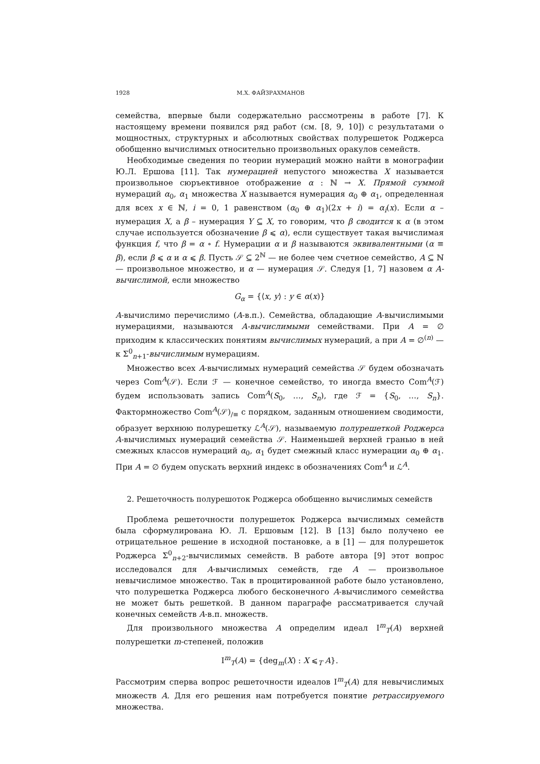1928 М.Х. ФАЙЗРАХМАНОВ
семейства, впервые были содержательно рассмотрены в работе [7]. К настоящему времени появился ряд работ (см. [8, 9, 10]) с результатами о мощностных, структурных и абсолютных свойствах полурешеток Роджерса обобщенно вычислимых относительно произвольных оракулов семейств.
Необходимые сведения по теории нумераций можно найти в монографии Ю.Л. Ершова [11]. Так нумерацией непустого множества X называется произвольное сюръективное отображение α : ℕ → X. Прямой суммой нумераций α<sub>0</sub>, α<sub>1</sub> множества X называется нумерация α<sub>0</sub> ⊕ α<sub>1</sub>, определенная для всех x ∈ ℕ, i = 0, 1 равенством (α<sub>0</sub> ⊕ α<sub>1</sub>)(2x + i) = α<sub>i</sub>(x). Если α – нумерация X, а β – нумерация Y ⊆ X, то говорим, что β сводится к α (в этом случае используется обозначение β ⩽ α), если существует такая вычислимая функция f, что β = α ∘ f. Нумерации α и β называются эквивалентными (α ≡ β), если β ⩽ α и α ⩽ β. Пусть 𝒮 ⊆ 2<sup>ℕ</sup> — не более чем счетное семейство, A ⊆ ℕ — произвольное множество, и α — нумерация 𝒮. Следуя [1, 7] назовем α A-вычислимой, если множество
G<sub>α</sub> = {⟨x, y⟩ : y ∈ α(x)}
A-вычислимо перечислимо (A-в.п.). Семейства, обладающие A-вычислимыми нумерациями, называются A-вычислимыми семействами. При A = ∅ приходим к классических понятиям вычислимых нумераций, а при A = ∅<sup>(n)</sup> — к Σ<sup>0</sup><sub>n+1</sub>-вычислимым нумерациям.
Множество всех A-вычислимых нумераций семейства 𝒮 будем обозначать через Com<sup>A</sup>(𝒮). Если ℱ — конечное семейство, то иногда вместо Com<sup>A</sup>(ℱ) будем использовать запись Com<sup>A</sup>(S<sub>0</sub>, …, S<sub>n</sub>), где ℱ = {S<sub>0</sub>, …, S<sub>n</sub>}. Фактормножество Com<sup>A</sup>(𝒮)<sub>/≡</sub> с порядком, заданным отношением сводимости, образует верхнюю полурешетку ℒ<sup>A</sup>(𝒮), называемую полурешеткой Роджерса A-вычислимых нумераций семейства 𝒮. Наименьшей верхней гранью в ней смежных классов нумераций α<sub>0</sub>, α<sub>1</sub> будет смежный класс нумерации α<sub>0</sub> ⊕ α<sub>1</sub>. При A = ∅ будем опускать верхний индекс в обозначениях Com<sup>A</sup> и ℒ<sup>A</sup>.
2. Решеточность полурешоток Роджерса обобщенно вычислимых семейств
Проблема решеточности полурешеток Роджерса вычислимых семейств была сформулирована Ю. Л. Ершовым [12]. В [13] было получено ее отрицательное решение в исходной постановке, а в [1] — для полурешеток Роджерса Σ<sup>0</sup><sub>n+2</sub>-вычислимых семейств. В работе автора [9] этот вопрос исследовался для A-вычислимых семейств, где A — произвольное невычислимое множество. Так в процитированной работе было установлено, что полурешетка Роджерса любого бесконечного A-вычислимого семейства не может быть решеткой. В данном параграфе рассматривается случай конечных семейств A-в.п. множеств.
Для произвольного множества A определим идеал I<sup>m</sup><sub>T</sub>(A) верхней полурешетки m-степеней, положив
I<sup>m</sup><sub>T</sub>(A) = {deg<sub>m</sub>(X) : X ⩽<sub>T</sub> A}.
Рассмотрим сперва вопрос решеточности идеалов I<sup>m</sup><sub>T</sub>(A) для невычислимых множеств A. Для его решения нам потребуется понятие ретрассируемого множества.